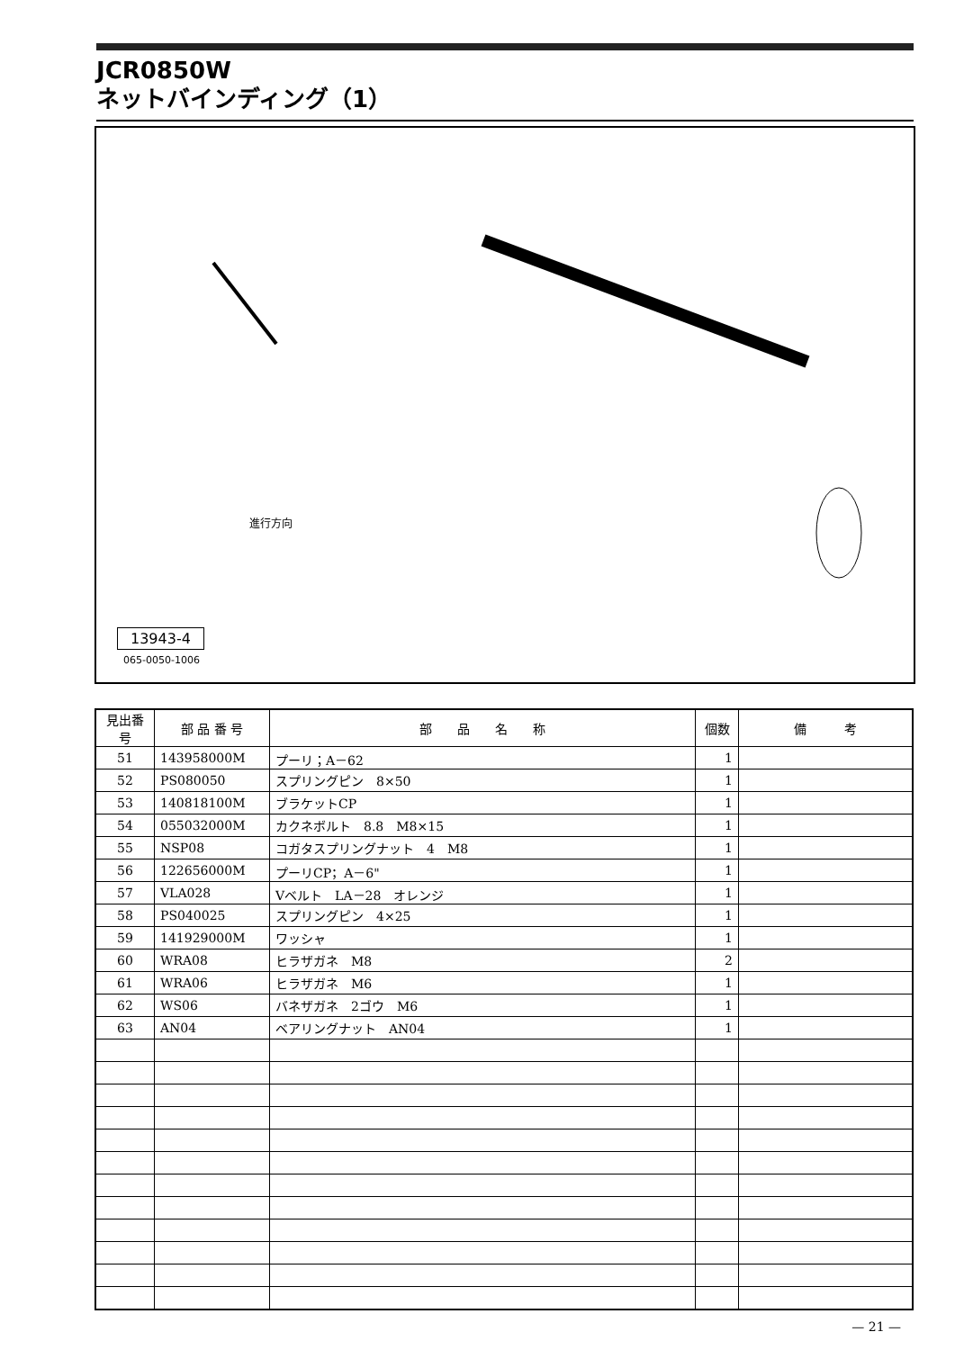JCR0850W
ネットバインディング（1）
進行方向
13943-4
065-0050-1006
| 見出番号 | 部 品 番 号 | 部 品 名 称 | 個数 | 備 考 |
| --- | --- | --- | --- | --- |
| 51 | 143958000M | プーリ；A－62 | 1 | |
| 52 | PS080050 | スプリングピン 8×50 | 1 | |
| 53 | 140818100M | ブラケットCP | 1 | |
| 54 | 055032000M | カクネボルト 8.8 M8×15 | 1 | |
| 55 | NSP08 | コガタスプリングナット 4 M8 | 1 | |
| 56 | 122656000M | プーリCP；A－6" | 1 | |
| 57 | VLA028 | Vベルト LA－28 オレンジ | 1 | |
| 58 | PS040025 | スプリングピン 4×25 | 1 | |
| 59 | 141929000M | ワッシャ | 1 | |
| 60 | WRA08 | ヒラザガネ M8 | 2 | |
| 61 | WRA06 | ヒラザガネ M6 | 1 | |
| 62 | WS06 | バネザガネ 2ゴウ M6 | 1 | |
| 63 | AN04 | ベアリングナット AN04 | 1 | |
— 21 —